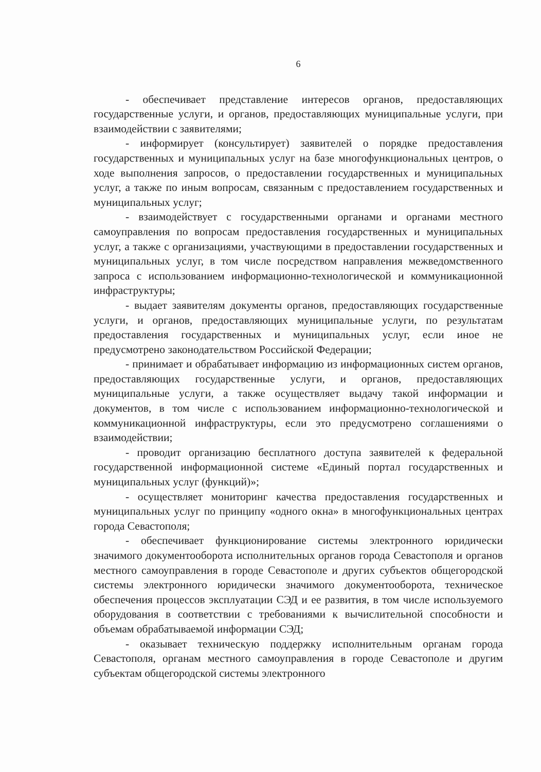6
- обеспечивает представление интересов органов, предоставляющих государственные услуги, и органов, предоставляющих муниципальные услуги, при взаимодействии с заявителями;
- информирует (консультирует) заявителей о порядке предоставления государственных и муниципальных услуг на базе многофункциональных центров, о ходе выполнения запросов, о предоставлении государственных и муниципальных услуг, а также по иным вопросам, связанным с предоставлением государственных и муниципальных услуг;
- взаимодействует с государственными органами и органами местного самоуправления по вопросам предоставления государственных и муниципальных услуг, а также с организациями, участвующими в предоставлении государственных и муниципальных услуг, в том числе посредством направления межведомственного запроса с использованием информационно-технологической и коммуникационной инфраструктуры;
- выдает заявителям документы органов, предоставляющих государственные услуги, и органов, предоставляющих муниципальные услуги, по результатам предоставления государственных и муниципальных услуг, если иное не предусмотрено законодательством Российской Федерации;
- принимает и обрабатывает информацию из информационных систем органов, предоставляющих государственные услуги, и органов, предоставляющих муниципальные услуги, а также осуществляет выдачу такой информации и документов, в том числе с использованием информационно-технологической и коммуникационной инфраструктуры, если это предусмотрено соглашениями о взаимодействии;
- проводит организацию бесплатного доступа заявителей к федеральной государственной информационной системе «Единый портал государственных и муниципальных услуг (функций)»;
- осуществляет мониторинг качества предоставления государственных и муниципальных услуг по принципу «одного окна» в многофункциональных центрах города Севастополя;
- обеспечивает функционирование системы электронного юридически значимого документооборота исполнительных органов города Севастополя и органов местного самоуправления в городе Севастополе и других субъектов общегородской системы электронного юридически значимого документооборота, техническое обеспечения процессов эксплуатации СЭД и ее развития, в том числе используемого оборудования в соответствии с требованиями к вычислительной способности и объемам обрабатываемой информации СЭД;
- оказывает техническую поддержку исполнительным органам города Севастополя, органам местного самоуправления в городе Севастополе и другим субъектам общегородской системы электронного